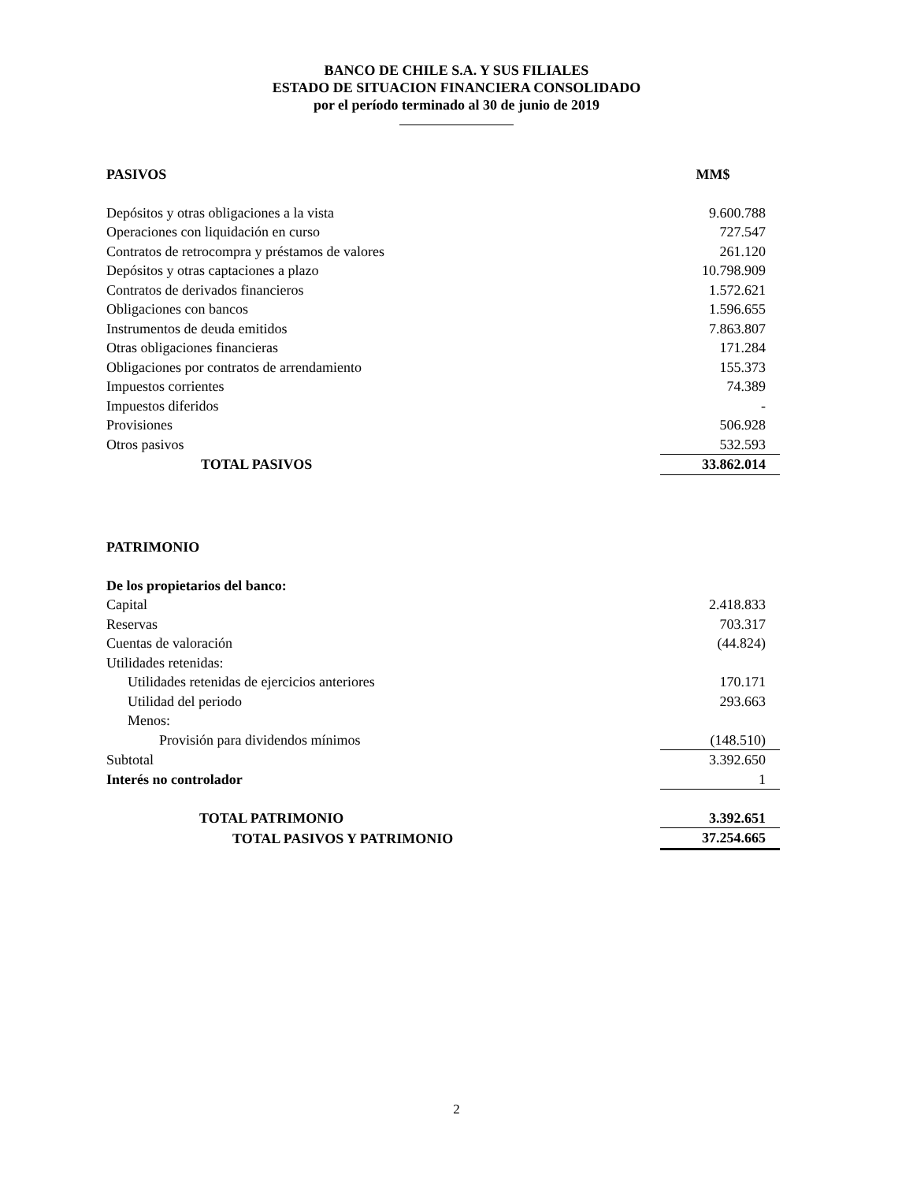BANCO DE CHILE S.A. Y SUS FILIALES
ESTADO DE SITUACION FINANCIERA CONSOLIDADO
por el período terminado al 30 de junio de 2019
| PASIVOS | MM$ |
| Depósitos y otras obligaciones a la vista | 9.600.788 |
| Operaciones con liquidación en curso | 727.547 |
| Contratos de retrocompra y préstamos de valores | 261.120 |
| Depósitos y otras captaciones a plazo | 10.798.909 |
| Contratos de derivados financieros | 1.572.621 |
| Obligaciones con bancos | 1.596.655 |
| Instrumentos de deuda emitidos | 7.863.807 |
| Otras obligaciones financieras | 171.284 |
| Obligaciones por contratos de arrendamiento | 155.373 |
| Impuestos corrientes | 74.389 |
| Impuestos diferidos | - |
| Provisiones | 506.928 |
| Otros pasivos | 532.593 |
| TOTAL PASIVOS | 33.862.014 |
| PATRIMONIO | |
| De los propietarios del banco: | |
| Capital | 2.418.833 |
| Reservas | 703.317 |
| Cuentas de valoración | (44.824) |
| Utilidades retenidas: | |
| Utilidades retenidas de ejercicios anteriores | 170.171 |
| Utilidad del periodo | 293.663 |
| Menos: | |
| Provisión para dividendos mínimos | (148.510) |
| Subtotal | 3.392.650 |
| Interés no controlador | 1 |
| TOTAL PATRIMONIO | 3.392.651 |
| TOTAL PASIVOS Y PATRIMONIO | 37.254.665 |
2